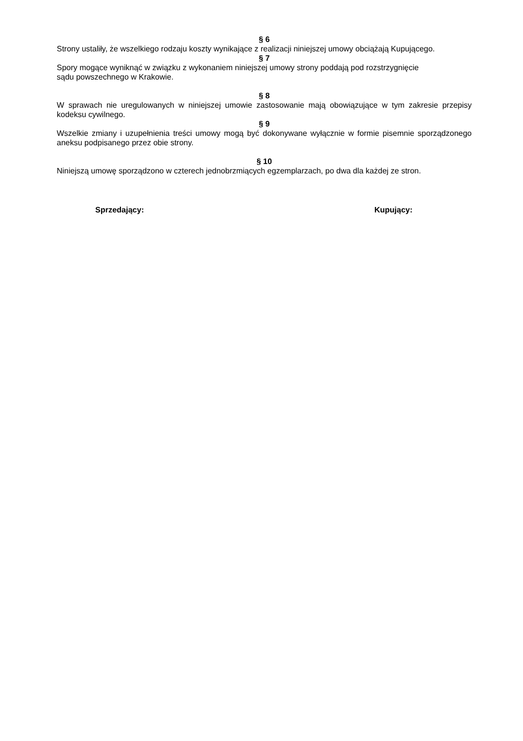§ 6
Strony ustaliły, że wszelkiego rodzaju koszty wynikające z realizacji niniejszej umowy obciążają Kupującego.
§ 7
Spory mogące wyniknąć w związku z wykonaniem niniejszej umowy strony poddają pod rozstrzygnięcie
sądu powszechnego w Krakowie.
§ 8
W sprawach nie uregulowanych w niniejszej umowie zastosowanie mają obowiązujące w tym zakresie przepisy kodeksu cywilnego.
§ 9
Wszelkie zmiany i uzupełnienia treści umowy mogą być dokonywane wyłącznie w formie pisemnie sporządzonego aneksu podpisanego przez obie strony.
§ 10
Niniejszą umowę sporządzono w czterech jednobrzmiących egzemplarzach, po dwa dla każdej ze stron.
Sprzedający: Kupujący: